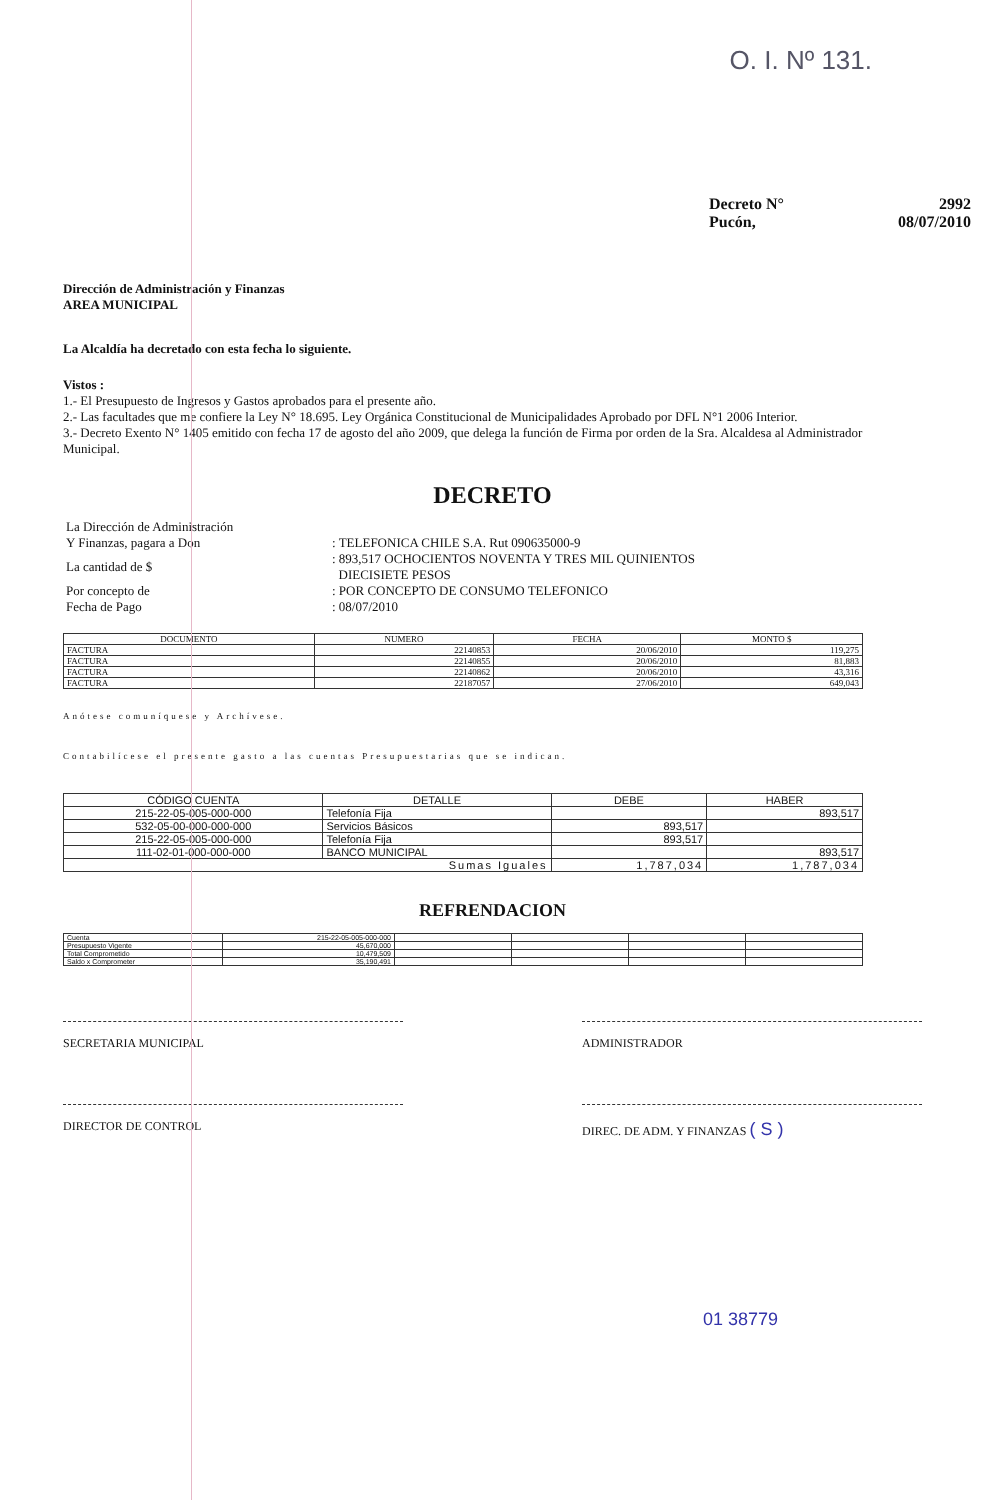O. I. Nº 131.
Decreto N° 2992
Pucón, 08/07/2010
Dirección de Administración y Finanzas
AREA MUNICIPAL
La Alcaldía ha decretado con esta fecha lo siguiente.
Vistos :
1.- El Presupuesto de Ingresos y Gastos aprobados para el presente año.
2.- Las facultades que me confiere la Ley N° 18.695. Ley Orgánica Constitucional de Municipalidades Aprobado por DFL N°1 2006 Interior.
3.- Decreto Exento N° 1405 emitido con fecha 17 de agosto del año 2009, que delega la función de Firma por orden de la Sra. Alcaldesa al Administrador Municipal.
DECRETO
| La Dirección de Administración Y Finanzas, pagara a Don | : TELEFONICA CHILE S.A. Rut 090635000-9 |
| La cantidad de $ | : 893,517 OCHOCIENTOS NOVENTA Y TRES MIL QUINIENTOS DIECISIETE PESOS |
| Por concepto de | : POR CONCEPTO DE CONSUMO TELEFONICO |
| Fecha de Pago | : 08/07/2010 |
| DOCUMENTO | NUMERO | FECHA | MONTO $ |
| --- | --- | --- | --- |
| FACTURA | 22140853 | 20/06/2010 | 119,275 |
| FACTURA | 22140855 | 20/06/2010 | 81,883 |
| FACTURA | 22140862 | 20/06/2010 | 43,316 |
| FACTURA | 22187057 | 27/06/2010 | 649,043 |
Anótese comuníquese y Archívese.
Contabilícese el presente gasto a las cuentas Presupuestarias que se indican.
| CÓDIGO CUENTA | DETALLE | DEBE | HABER |
| --- | --- | --- | --- |
| 215-22-05-005-000-000 | Telefonía Fija | | 893,517 |
| 532-05-00-000-000-000 | Servicios Básicos | 893,517 | |
| 215-22-05-005-000-000 | Telefonía Fija | 893,517 | |
| 111-02-01-000-000-000 | BANCO MUNICIPAL | | 893,517 |
| Sumas Iguales | | 1,787,034 | 1,787,034 |
REFRENDACION
| Cuenta | 215-22-05-005-000-000 | | | | |
| Presupuesto Vigente | 45,670,000 | | | | |
| Total Comprometido | 10,479,509 | | | | |
| Saldo x Comprometer | 35,190,491 | | | | |
SECRETARIA MUNICIPAL ADMINISTRADOR
DIRECTOR DE CONTROL DIREC. DE ADM. Y FINANZAS ( S )
01 38779